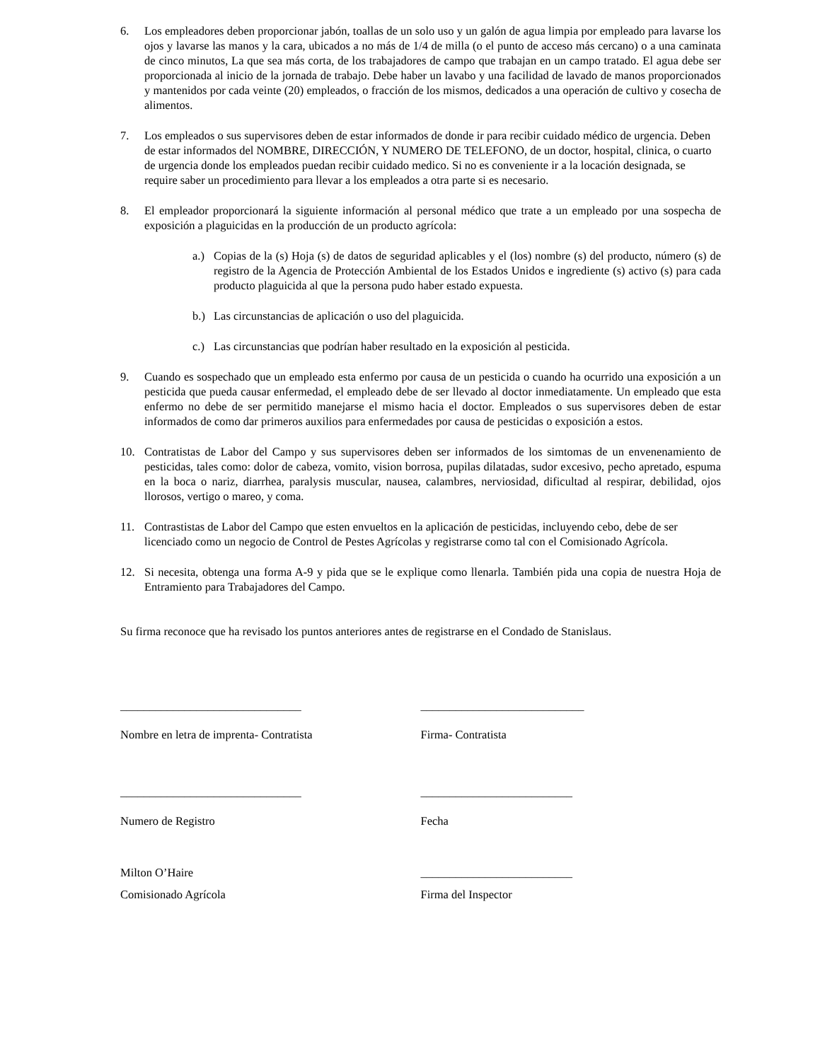6. Los empleadores deben proporcionar jabón, toallas de un solo uso y un galón de agua limpia por empleado para lavarse los ojos y lavarse las manos y la cara, ubicados a no más de 1/4 de milla (o el punto de acceso más cercano) o a una caminata de cinco minutos, La que sea más corta, de los trabajadores de campo que trabajan en un campo tratado. El agua debe ser proporcionada al inicio de la jornada de trabajo. Debe haber un lavabo y una facilidad de lavado de manos proporcionados y mantenidos por cada veinte (20) empleados, o fracción de los mismos, dedicados a una operación de cultivo y cosecha de alimentos.
7. Los empleados o sus supervisores deben de estar informados de donde ir para recibir cuidado médico de urgencia. Deben de estar informados del NOMBRE, DIRECCIÓN, Y NUMERO DE TELEFONO, de un doctor, hospital, clinica, o cuarto de urgencia donde los empleados puedan recibir cuidado medico. Si no es conveniente ir a la locación designada, se require saber un procedimiento para llevar a los empleados a otra parte si es necesario.
8. El empleador proporcionará la siguiente información al personal médico que trate a un empleado por una sospecha de exposición a plaguicidas en la producción de un producto agrícola:
a.) Copias de la (s) Hoja (s) de datos de seguridad aplicables y el (los) nombre (s) del producto, número (s) de registro de la Agencia de Protección Ambiental de los Estados Unidos e ingrediente (s) activo (s) para cada producto plaguicida al que la persona pudo haber estado expuesta.
b.) Las circunstancias de aplicación o uso del plaguicida.
c.) Las circunstancias que podrían haber resultado en la exposición al pesticida.
9. Cuando es sospechado que un empleado esta enfermo por causa de un pesticida o cuando ha ocurrido una exposición a un pesticida que pueda causar enfermedad, el empleado debe de ser llevado al doctor inmediatamente. Un empleado que esta enfermo no debe de ser permitido manejarse el mismo hacia el doctor. Empleados o sus supervisores deben de estar informados de como dar primeros auxilios para enfermedades por causa de pesticidas o exposición a estos.
10. Contratistas de Labor del Campo y sus supervisores deben ser informados de los simtomas de un envenenamiento de pesticidas, tales como: dolor de cabeza, vomito, vision borrosa, pupilas dilatadas, sudor excesivo, pecho apretado, espuma en la boca o nariz, diarrhea, paralysis muscular, nausea, calambres, nerviosidad, dificultad al respirar, debilidad, ojos llorosos, vertigo o mareo, y coma.
11. Contrastistas de Labor del Campo que esten envueltos en la aplicación de pesticidas, incluyendo cebo, debe de ser licenciado como un negocio de Control de Pestes Agrícolas y registrarse como tal con el Comisionado Agrícola.
12. Si necesita, obtenga una forma A-9 y pida que se le explique como llenarla. También pida una copia de nuestra Hoja de Entramiento para Trabajadores del Campo.
Su firma reconoce que ha revisado los puntos anteriores antes de registrarse en el Condado de Stanislaus.
_______________________________
____________________________
Nombre en letra de imprenta- Contratista
Firma- Contratista
_______________________________
__________________________
Numero de Registro Fecha
Milton O’Haire __________________________
Comisionado Agrícola Firma del Inspector